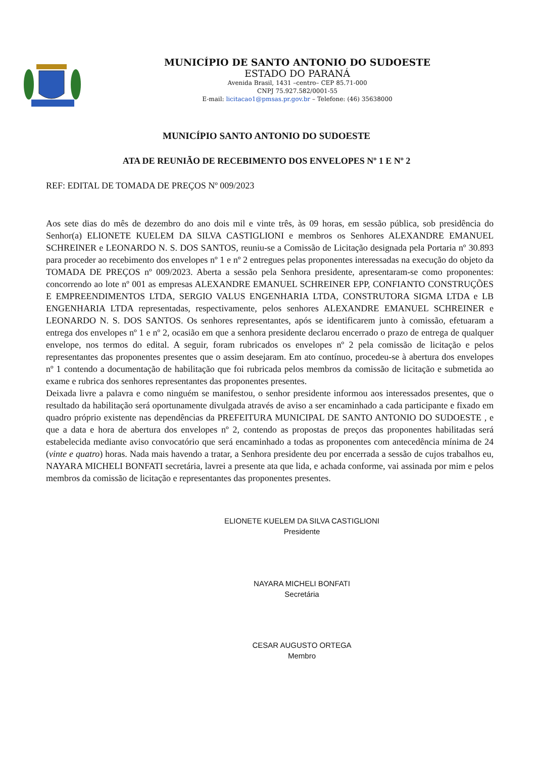MUNICÍPIO DE SANTO ANTONIO DO SUDOESTE
ESTADO DO PARANÁ
Avenida Brasil, 1431 –centro– CEP 85.71-000
CNPJ 75.927.582/0001-55
E-mail: licitacao1@pmsas.pr.gov.br – Telefone: (46) 35638000
MUNICÍPIO SANTO ANTONIO DO SUDOESTE
ATA DE REUNIÃO DE RECEBIMENTO DOS ENVELOPES Nº 1 E Nº 2
REF: EDITAL DE TOMADA DE PREÇOS Nº 009/2023
Aos sete dias do mês de dezembro do ano dois mil e vinte três, às 09 horas, em sessão pública, sob presidência do Senhor(a) ELIONETE KUELEM DA SILVA CASTIGLIONI e membros os Senhores ALEXANDRE EMANUEL SCHREINER e LEONARDO N. S. DOS SANTOS, reuniu-se a Comissão de Licitação designada pela Portaria nº 30.893 para proceder ao recebimento dos envelopes nº 1 e nº 2 entregues pelas proponentes interessadas na execução do objeto da TOMADA DE PREÇOS nº 009/2023. Aberta a sessão pela Senhora presidente, apresentaram-se como proponentes: concorrendo ao lote nº 001 as empresas ALEXANDRE EMANUEL SCHREINER EPP, CONFIANTO CONSTRUÇÕES E EMPREENDIMENTOS LTDA, SERGIO VALUS ENGENHARIA LTDA, CONSTRUTORA SIGMA LTDA e LB ENGENHARIA LTDA representadas, respectivamente, pelos senhores ALEXANDRE EMANUEL SCHREINER e LEONARDO N. S. DOS SANTOS. Os senhores representantes, após se identificarem junto à comissão, efetuaram a entrega dos envelopes nº 1 e nº 2, ocasião em que a senhora presidente declarou encerrado o prazo de entrega de qualquer envelope, nos termos do edital. A seguir, foram rubricados os envelopes nº 2 pela comissão de licitação e pelos representantes das proponentes presentes que o assim desejaram. Em ato contínuo, procedeu-se à abertura dos envelopes nº 1 contendo a documentação de habilitação que foi rubricada pelos membros da comissão de licitação e submetida ao exame e rubrica dos senhores representantes das proponentes presentes.
Deixada livre a palavra e como ninguém se manifestou, o senhor presidente informou aos interessados presentes, que o resultado da habilitação será oportunamente divulgada através de aviso a ser encaminhado a cada participante e fixado em quadro próprio existente nas dependências da PREFEITURA MUNICIPAL DE SANTO ANTONIO DO SUDOESTE , e que a data e hora de abertura dos envelopes nº 2, contendo as propostas de preços das proponentes habilitadas será estabelecida mediante aviso convocatório que será encaminhado a todas as proponentes com antecedência mínima de 24 (vinte e quatro) horas. Nada mais havendo a tratar, a Senhora presidente deu por encerrada a sessão de cujos trabalhos eu, NAYARA MICHELI BONFATI secretária, lavrei a presente ata que lida, e achada conforme, vai assinada por mim e pelos membros da comissão de licitação e representantes das proponentes presentes.
ELIONETE KUELEM DA SILVA CASTIGLIONI
Presidente
NAYARA MICHELI BONFATI
Secretária
CESAR AUGUSTO ORTEGA
Membro